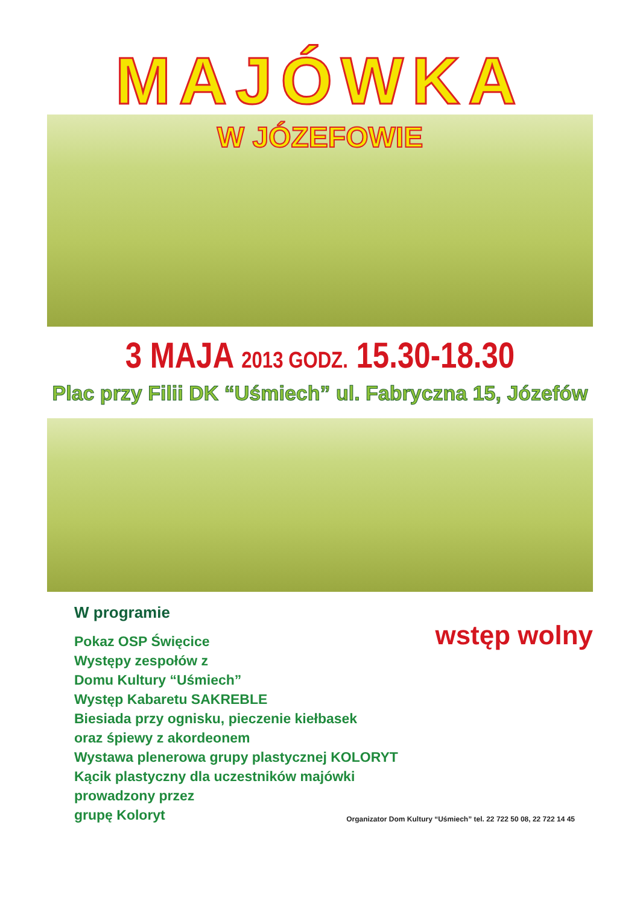MAJÓWKA
W JÓZEFOWIE
3 MAJA 2013 GODZ. 15.30-18.30
Plac przy Filii DK “Uśmiech” ul. Fabryczna 15, Józefów
W programie
Pokaz OSP Święcice
Występy zespołów z
Domu Kultury “Uśmiech”
Występ Kabaretu SAKREBLE
Biesiada przy ognisku, pieczenie kiełbasek
oraz śpiewy z akordeonem
Wystawa plenerowa grupy plastycznej KOLORYT
Kącik plastyczny dla uczestników majówki prowadzony przez
grupę Koloryt
wstęp wolny
Organizator Dom Kultury “Uśmiech” tel. 22 722 50 08, 22 722 14 45